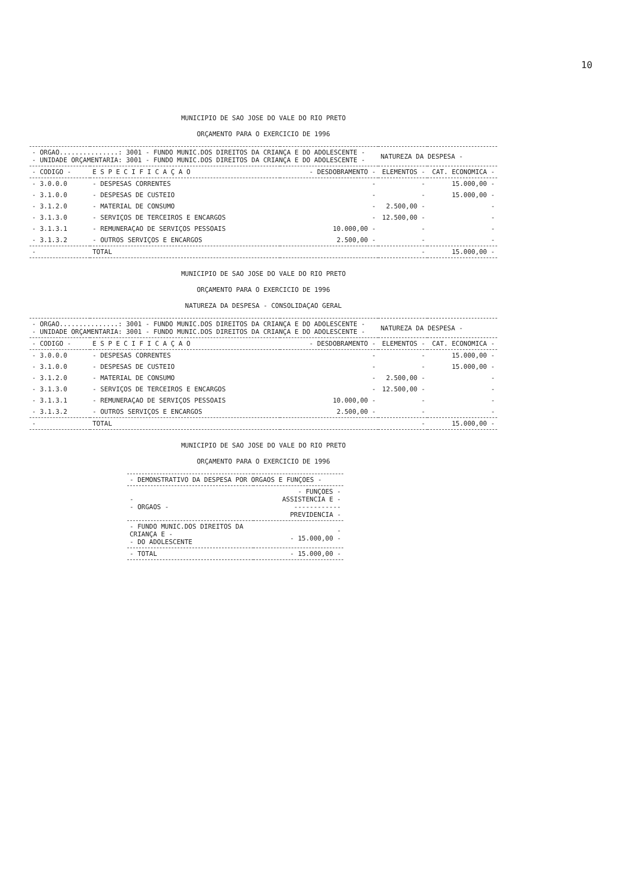10
MUNICIPIO DE SAO JOSE DO VALE DO RIO PRETO
ORÇAMENTO PARA O EXERCICIO DE 1996
| - ORGAO...............: 3001 - FUNDO MUNIC.DOS DIREITOS DA CRIANÇA E DO ADOLESCENTE - - UNIDADE ORÇAMENTARIA: 3001 - FUNDO MUNIC.DOS DIREITOS DA CRIANÇA E DO ADOLESCENTE - | | | NATUREZA DA DESPESA - | |
| - CODIGO - | E S P E C I F I C A Ç A O | - DESDOBRAMENTO - | ELEMENTOS - | CAT. ECONOMICA - |
| - 3.0.0.0 | - DESPESAS CORRENTES | - | - | 15.000,00 - |
| - 3.1.0.0 | - DESPESAS DE CUSTEIO | - | - | 15.000,00 - |
| - 3.1.2.0 | - MATERIAL DE CONSUMO | - | 2.500,00 - | - |
| - 3.1.3.0 | - SERVIÇOS DE TERCEIROS E ENCARGOS | - | 12.500,00 - | - |
| - 3.1.3.1 | - REMUNERAÇAO DE SERVIÇOS PESSOAIS | 10.000,00 - | - | - |
| - 3.1.3.2 | - OUTROS SERVIÇOS E ENCARGOS | 2.500,00 - | - | - |
| - | TOTAL | | - | 15.000,00 - |
MUNICIPIO DE SAO JOSE DO VALE DO RIO PRETO
ORÇAMENTO PARA O EXERCICIO DE 1996
NATUREZA DA DESPESA - CONSOLIDAÇAO GERAL
| - ORGAO...............: 3001 - FUNDO MUNIC.DOS DIREITOS DA CRIANÇA E DO ADOLESCENTE - - UNIDADE ORÇAMENTARIA: 3001 - FUNDO MUNIC.DOS DIREITOS DA CRIANÇA E DO ADOLESCENTE - | | | NATUREZA DA DESPESA - | |
| - CODIGO - | E S P E C I F I C A Ç A O | - DESDOBRAMENTO - | ELEMENTOS - | CAT. ECONOMICA - |
| - 3.0.0.0 | - DESPESAS CORRENTES | - | - | 15.000,00 - |
| - 3.1.0.0 | - DESPESAS DE CUSTEIO | - | - | 15.000,00 - |
| - 3.1.2.0 | - MATERIAL DE CONSUMO | - | 2.500,00 - | - |
| - 3.1.3.0 | - SERVIÇOS DE TERCEIROS E ENCARGOS | - | 12.500,00 - | - |
| - 3.1.3.1 | - REMUNERAÇAO DE SERVIÇOS PESSOAIS | 10.000,00 - | - | - |
| - 3.1.3.2 | - OUTROS SERVIÇOS E ENCARGOS | 2.500,00 - | - | - |
| - | TOTAL | | - | 15.000,00 - |
MUNICIPIO DE SAO JOSE DO VALE DO RIO PRETO
ORÇAMENTO PARA O EXERCICIO DE 1996
| - DEMONSTRATIVO DA DESPESA POR ORGAOS E FUNÇOES - | |
| - - ORGAOS - | - FUNÇOES - ASSISTENCIA E - ------------ PREVIDENCIA - |
| - FUNDO MUNIC.DOS DIREITOS DA CRIANÇA E - - DO ADOLESCENTE | - - 15.000,00 - |
| - TOTAL | - 15.000,00 - |